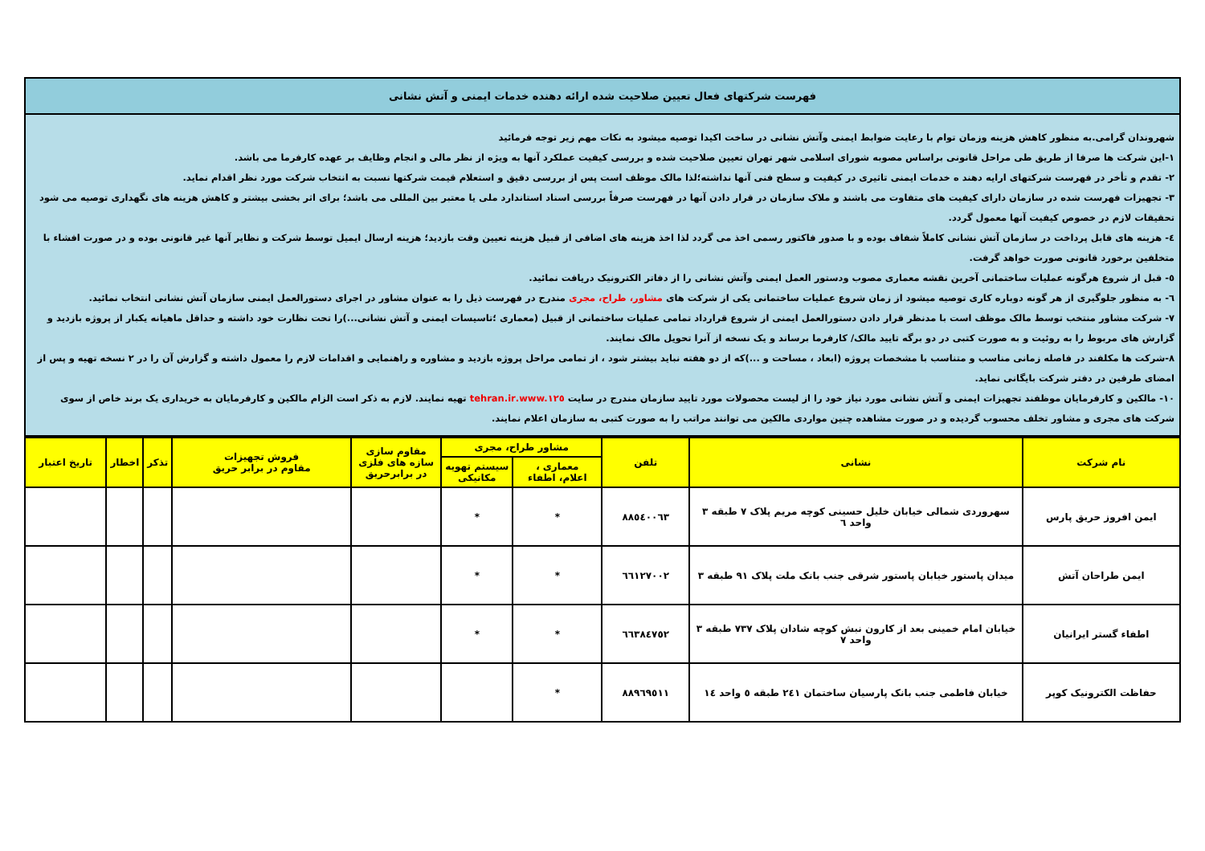فهرست شرکتهای فعال تعیین صلاحیت شده ارائه دهنده خدمات ایمنی و آتش نشانی
شهروندان گرامی.به منظور کاهش هزینه وزمان توام با رعایت ضوابط ایمنی وآتش نشانی در ساخت اکیدا توصیه میشود به نکات مهم زیر توجه فرمائید
۱-این شرکت ها صرفا از طریق طی مراحل قانونی براساس مصوبه شورای اسلامی شهر تهران تعیین صلاحیت شده و بررسی کیفیت عملکرد آنها به ویژه از نظر مالی و انجام وظایف بر عهده کارفرما می باشد.
۲- تقدم و تأخر در فهرست شرکتهای ارایه دهند ه خدمات ایمنی تاثیری در کیفیت و سطح فنی آنها نداشته؛لذا مالک موظف است پس از بررسی دقیق و استعلام قیمت شرکتها نسبت به انتخاب شرکت مورد نظر اقدام نماید.
۳- تجهیزات فهرست شده در سازمان دارای کیفیت های متفاوت می باشند و ملاک سازمان در قرار دادن آنها در فهرست صرفاً بررسی اسناد استاندارد ملی یا معتبر بین المللی می باشد؛ برای اثر بخشی بیشتر و کاهش هزینه های نگهداری توصیه می شود تحقیقات لازم در خصوص کیفیت آنها معمول گردد.
٤- هزینه های قابل پرداخت در سازمان آتش نشانی کاملاً شفاف بوده و با صدور فاکتور رسمی اخذ می گردد لذا اخذ هزینه های اضافی از قبیل هزینه تعیین وقت بازدید؛ هزینه ارسال ایمیل توسط شرکت و نظایر آنها غیر قانونی بوده و در صورت افشاء با متخلفین برخورد قانونی صورت خواهد گرفت.
٥- قبل از شروع هرگونه عملیات ساختمانی آخرین نقشه معماری مصوب ودستور العمل ایمنی وآتش نشانی را از دفاتر الکترونیک دریافت نمائید.
٦- به منظور جلوگیری از هر گونه دوباره کاری توصیه میشود از زمان شروع عملیات ساختمانی یکی از شرکت های مشاور، طراح، مجری مندرج در فهرست ذیل را به عنوان مشاور در اجرای دستورالعمل ایمنی سازمان آتش نشانی انتخاب نمائید.
۷- شرکت مشاور منتخب توسط مالک موظف است با مدنظر قرار دادن دستورالعمل ایمنی از شروع قرارداد تمامی عملیات ساختمانی از قبیل (معماری ؛تاسیسات ایمنی و آتش نشانی...)را تحت نظارت خود داشته و حداقل ماهیانه یکبار از پروژه بازدید و گزارش های مربوط را به روئیت و به صورت کتبی در دو برگه تایید مالک/ کارفرما برساند و یک نسخه از آنرا تحویل مالک نمایند.
۸-شرکت ها مکلفند در فاصله زمانی مناسب و متناسب با مشخصات پروژه (ابعاد ، مساحت و ...)که از دو هفته نباید بیشتر شود ، از تمامی مراحل پروژه بازدید و مشاوره و راهنمایی و اقدامات لازم را معمول داشته و گزارش آن را در ۲ نسخه تهیه و پس از امضای طرفین در دفتر شرکت بایگانی نماید.
۱۰- مالکین و کارفرمایان موظفند تجهیزات ایمنی و آتش نشانی مورد نیاز خود را از لیست محصولات مورد تایید سازمان مندرج در سایت www.۱۲٥.tehran.ir تهیه نمایند. لازم به ذکر است الزام مالکین و کارفرمایان به خریداری یک برند خاص از سوی شرکت های مجری و مشاور تخلف محسوب گردیده و در صورت مشاهده چنین مواردی مالکین می توانند مراتب را به صورت کتبی به سازمان اعلام نمایند.
| نام شرکت | نشانی | تلفن | مشاور طراح، مجری | | مقاوم سازی سازه های فلزی در برابرحریق | فروش تجهیزات مقاوم در برابر حریق | تذکر | اخطار | تاریخ اعتبار |
| --- | --- | --- | --- | --- | --- | --- | --- | --- | --- |
| | | | معماری ، اعلام، اطفاء | سیستم تهویه مکانیکی | | | | | |
| ایمن افروز حریق پارس | سهروردی شمالی خیابان خلیل حسینی کوچه مریم پلاک ۷ طبقه ۳ واحد ٦ | ۸۸٥٤۰۰٦۳ | * | * | | | | | |
| ایمن طراحان آتش | میدان پاستور خیابان پاستور شرقی جنب بانک ملت پلاک ۹۱ طبقه ۳ | ٦٦۱۲۷۰۰۲ | * | * | | | | | |
| اطفاء گستر ایرانیان | خیابان امام خمینی بعد از کارون نبش کوچه شادان پلاک ۷۳۷ طبقه ۳ واحد ۷ | ٦٦۳۸٤۷٥۲ | * | * | | | | | |
| حفاظت الکترونیک کوپر | خیابان فاطمی جنب بانک پارسیان ساختمان ۲٤۱ طبقه ٥ واحد ١٤ | ۸۸۹٦۹٥۱۱ | * | | | | | | |